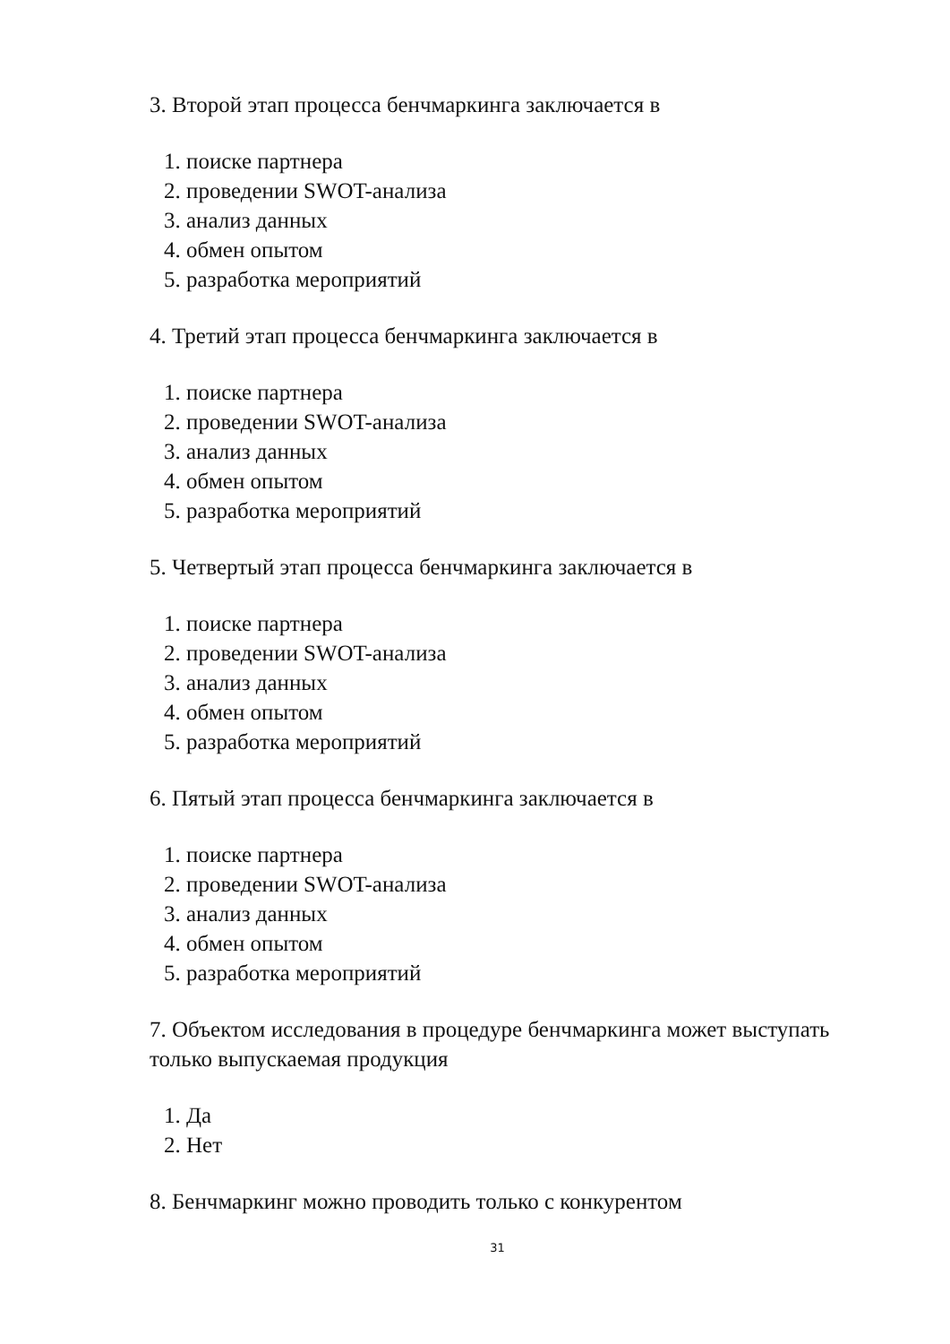3. Второй этап процесса бенчмаркинга заключается в
1. поиске партнера
2. проведении SWOT-анализа
3. анализ данных
4. обмен опытом
5. разработка мероприятий
4. Третий этап процесса бенчмаркинга заключается в
1. поиске партнера
2. проведении SWOT-анализа
3. анализ данных
4. обмен опытом
5. разработка мероприятий
5. Четвертый этап процесса бенчмаркинга заключается в
1. поиске партнера
2. проведении SWOT-анализа
3. анализ данных
4. обмен опытом
5. разработка мероприятий
6. Пятый этап процесса бенчмаркинга заключается в
1. поиске партнера
2. проведении SWOT-анализа
3. анализ данных
4. обмен опытом
5. разработка мероприятий
7. Объектом исследования в процедуре бенчмаркинга может выступать только выпускаемая продукция
1. Да
2. Нет
8. Бенчмаркинг можно проводить только с конкурентом
31